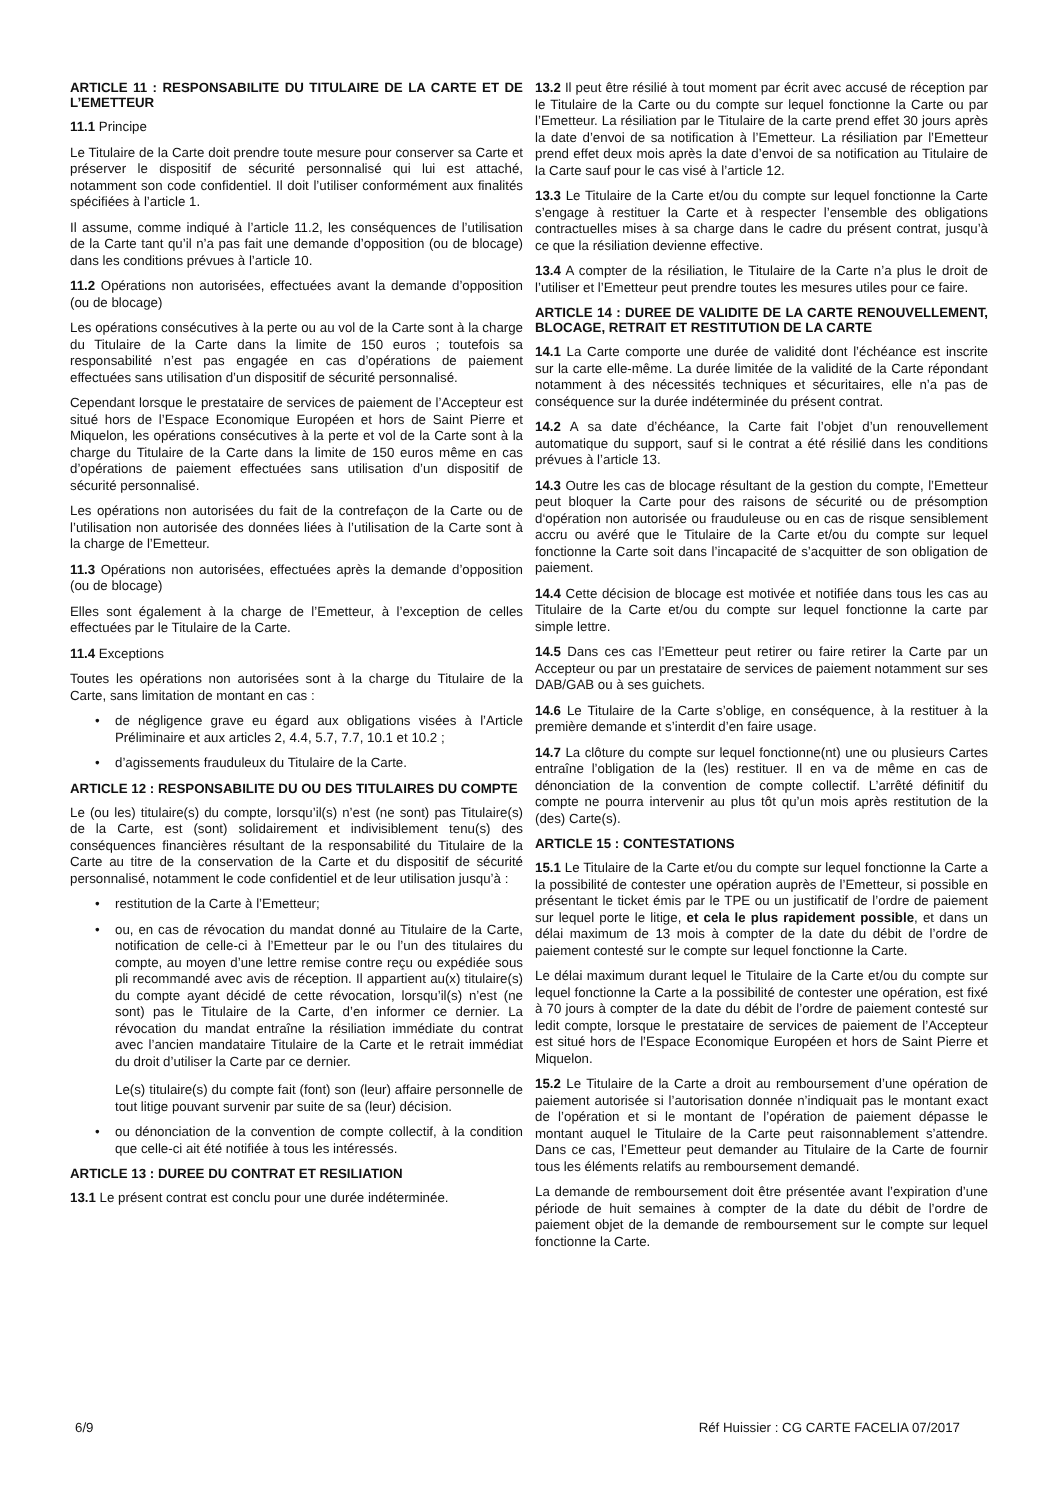ARTICLE 11 : RESPONSABILITE DU TITULAIRE DE LA CARTE ET DE L’EMETTEUR
11.1 Principe
Le Titulaire de la Carte doit prendre toute mesure pour conserver sa Carte et préserver le dispositif de sécurité personnalisé qui lui est attaché, notamment son code confidentiel. Il doit l’utiliser conformément aux finalités spécifiées à l’article 1.
Il assume, comme indiqué à l’article 11.2, les conséquences de l’utilisation de la Carte tant qu’il n’a pas fait une demande d’opposition (ou de blocage) dans les conditions prévues à l’article 10.
11.2 Opérations non autorisées, effectuées avant la demande d’opposition (ou de blocage)
Les opérations consécutives à la perte ou au vol de la Carte sont à la charge du Titulaire de la Carte dans la limite de 150 euros ; toutefois sa responsabilité n’est pas engagée en cas d’opérations de paiement effectuées sans utilisation d’un dispositif de sécurité personnalisé.
Cependant lorsque le prestataire de services de paiement de l’Accepteur est situé hors de l’Espace Economique Européen et hors de Saint Pierre et Miquelon, les opérations consécutives à la perte et vol de la Carte sont à la charge du Titulaire de la Carte dans la limite de 150 euros même en cas d’opérations de paiement effectuées sans utilisation d’un dispositif de sécurité personnalisé.
Les opérations non autorisées du fait de la contrefaçon de la Carte ou de l’utilisation non autorisée des données liées à l’utilisation de la Carte sont à la charge de l’Emetteur.
11.3 Opérations non autorisées, effectuées après la demande d’opposition (ou de blocage)
Elles sont également à la charge de l’Emetteur, à l’exception de celles effectuées par le Titulaire de la Carte.
11.4 Exceptions
Toutes les opérations non autorisées sont à la charge du Titulaire de la Carte, sans limitation de montant en cas :
• de négligence grave eu égard aux obligations visées à l’Article Préliminaire et aux articles 2, 4.4, 5.7, 7.7, 10.1 et 10.2 ;
• d’agissements frauduleux du Titulaire de la Carte.
ARTICLE 12 : RESPONSABILITE DU OU DES TITULAIRES DU COMPTE
Le (ou les) titulaire(s) du compte, lorsqu’il(s) n’est (ne sont) pas Titulaire(s) de la Carte, est (sont) solidairement et indivisiblement tenu(s) des conséquences financières résultant de la responsabilité du Titulaire de la Carte au titre de la conservation de la Carte et du dispositif de sécurité personnalisé, notamment le code confidentiel et de leur utilisation jusqu’à :
• restitution de la Carte à l’Emetteur;
• ou, en cas de révocation du mandat donné au Titulaire de la Carte, notification de celle-ci à l’Emetteur par le ou l’un des titulaires du compte, au moyen d’une lettre remise contre reçu ou expédiée sous pli recommandé avec avis de réception. Il appartient au(x) titulaire(s) du compte ayant décidé de cette révocation, lorsqu’il(s) n’est (ne sont) pas le Titulaire de la Carte, d’en informer ce dernier. La révocation du mandat entraîne la résiliation immédiate du contrat avec l’ancien mandataire Titulaire de la Carte et le retrait immédiat du droit d’utiliser la Carte par ce dernier.
Le(s) titulaire(s) du compte fait (font) son (leur) affaire personnelle de tout litige pouvant survenir par suite de sa (leur) décision.
• ou dénonciation de la convention de compte collectif, à la condition que celle-ci ait été notifiée à tous les intéressés.
ARTICLE 13 : DUREE DU CONTRAT ET RESILIATION
13.1 Le présent contrat est conclu pour une durée indéterminée.
13.2 Il peut être résilié à tout moment par écrit avec accusé de réception par le Titulaire de la Carte ou du compte sur lequel fonctionne la Carte ou par l’Emetteur. La résiliation par le Titulaire de la carte prend effet 30 jours après la date d’envoi de sa notification à l’Emetteur. La résiliation par l’Emetteur prend effet deux mois après la date d’envoi de sa notification au Titulaire de la Carte sauf pour le cas visé à l’article 12.
13.3 Le Titulaire de la Carte et/ou du compte sur lequel fonctionne la Carte s’engage à restituer la Carte et à respecter l’ensemble des obligations contractuelles mises à sa charge dans le cadre du présent contrat, jusqu’à ce que la résiliation devienne effective.
13.4 A compter de la résiliation, le Titulaire de la Carte n’a plus le droit de l’utiliser et l’Emetteur peut prendre toutes les mesures utiles pour ce faire.
ARTICLE 14 : DUREE DE VALIDITE DE LA CARTE RENOUVELLEMENT, BLOCAGE, RETRAIT ET RESTITUTION DE LA CARTE
14.1 La Carte comporte une durée de validité dont l’échéance est inscrite sur la carte elle-même. La durée limitée de la validité de la Carte répondant notamment à des nécessités techniques et sécuritaires, elle n’a pas de conséquence sur la durée indéterminée du présent contrat.
14.2 A sa date d’échéance, la Carte fait l’objet d’un renouvellement automatique du support, sauf si le contrat a été résilié dans les conditions prévues à l’article 13.
14.3 Outre les cas de blocage résultant de la gestion du compte, l’Emetteur peut bloquer la Carte pour des raisons de sécurité ou de présomption d‘opération non autorisée ou frauduleuse ou en cas de risque sensiblement accru ou avéré que le Titulaire de la Carte et/ou du compte sur lequel fonctionne la Carte soit dans l’incapacité de s’acquitter de son obligation de paiement.
14.4 Cette décision de blocage est motivée et notifiée dans tous les cas au Titulaire de la Carte et/ou du compte sur lequel fonctionne la carte par simple lettre.
14.5 Dans ces cas l’Emetteur peut retirer ou faire retirer la Carte par un Accepteur ou par un prestataire de services de paiement notamment sur ses DAB/GAB ou à ses guichets.
14.6 Le Titulaire de la Carte s’oblige, en conséquence, à la restituer à la première demande et s’interdit d’en faire usage.
14.7 La clôture du compte sur lequel fonctionne(nt) une ou plusieurs Cartes entraîne l’obligation de la (les) restituer. Il en va de même en cas de dénonciation de la convention de compte collectif. L’arrêté définitif du compte ne pourra intervenir au plus tôt qu’un mois après restitution de la (des) Carte(s).
ARTICLE 15 : CONTESTATIONS
15.1 Le Titulaire de la Carte et/ou du compte sur lequel fonctionne la Carte a la possibilité de contester une opération auprès de l’Emetteur, si possible en présentant le ticket émis par le TPE ou un justificatif de l’ordre de paiement sur lequel porte le litige, et cela le plus rapidement possible, et dans un délai maximum de 13 mois à compter de la date du débit de l’ordre de paiement contesté sur le compte sur lequel fonctionne la Carte.
Le délai maximum durant lequel le Titulaire de la Carte et/ou du compte sur lequel fonctionne la Carte a la possibilité de contester une opération, est fixé à 70 jours à compter de la date du débit de l’ordre de paiement contesté sur ledit compte, lorsque le prestataire de services de paiement de l’Accepteur est situé hors de l’Espace Economique Européen et hors de Saint Pierre et Miquelon.
15.2 Le Titulaire de la Carte a droit au remboursement d’une opération de paiement autorisée si l’autorisation donnée n’indiquait pas le montant exact de l’opération et si le montant de l’opération de paiement dépasse le montant auquel le Titulaire de la Carte peut raisonnablement s’attendre. Dans ce cas, l’Emetteur peut demander au Titulaire de la Carte de fournir tous les éléments relatifs au remboursement demandé.
La demande de remboursement doit être présentée avant l’expiration d’une période de huit semaines à compter de la date du débit de l’ordre de paiement objet de la demande de remboursement sur le compte sur lequel fonctionne la Carte.
6/9 Réf Huissier : CG CARTE FACELIA 07/2017